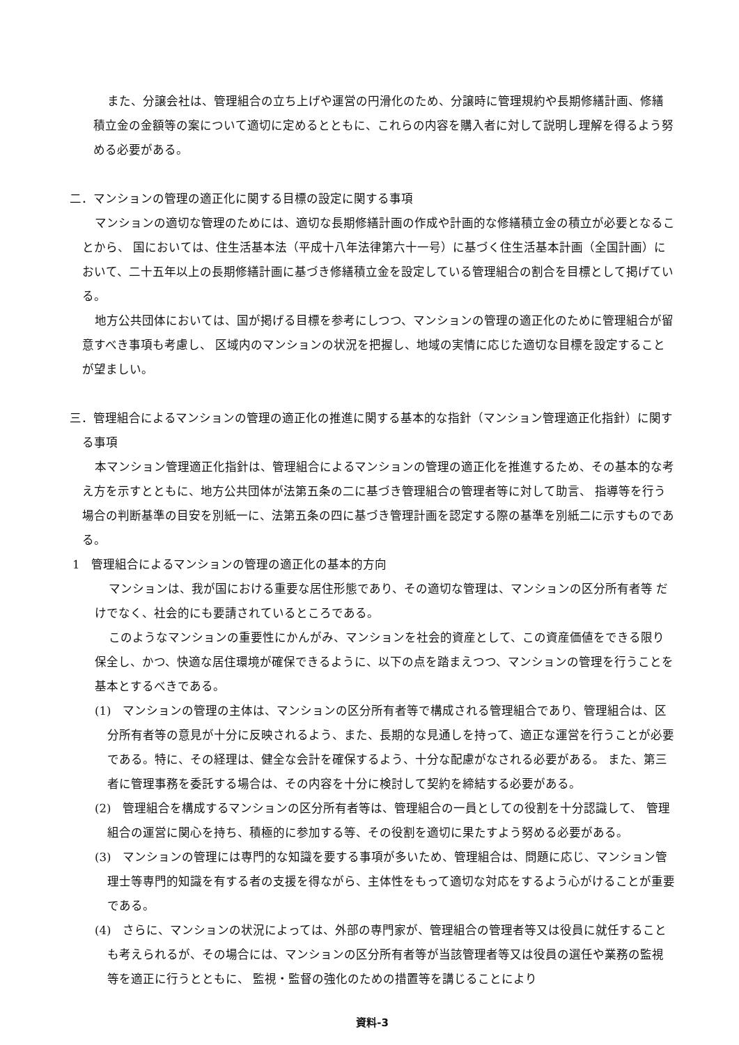また、分譲会社は、管理組合の立ち上げや運営の円滑化のため、分譲時に管理規約や長期修繕計画、修繕積立金の金額等の案について適切に定めるとともに、これらの内容を購入者に対して説明し理解を得るよう努める必要がある。
二．マンションの管理の適正化に関する目標の設定に関する事項
マンションの適切な管理のためには、適切な長期修繕計画の作成や計画的な修繕積立金の積立が必要となることから、 国においては、住生活基本法（平成十八年法律第六十一号）に基づく住生活基本計画（全国計画）において、二十五年以上の長期修繕計画に基づき修繕積立金を設定している管理組合の割合を目標として掲げている。
地方公共団体においては、国が掲げる目標を参考にしつつ、マンションの管理の適正化のために管理組合が留意すべき事項も考慮し、 区域内のマンションの状況を把握し、地域の実情に応じた適切な目標を設定することが望ましい。
三．管理組合によるマンションの管理の適正化の推進に関する基本的な指針（マンション管理適正化指針）に関する事項
本マンション管理適正化指針は、管理組合によるマンションの管理の適正化を推進するため、その基本的な考え方を示すとともに、地方公共団体が法第五条の二に基づき管理組合の管理者等に対して助言、 指導等を行う場合の判断基準の目安を別紙一に、法第五条の四に基づき管理計画を認定する際の基準を別紙二に示すものである。
1　管理組合によるマンションの管理の適正化の基本的方向
マンションは、我が国における重要な居住形態であり、その適切な管理は、マンションの区分所有者等 だけでなく、社会的にも要請されているところである。
このようなマンションの重要性にかんがみ、マンションを社会的資産として、この資産価値をできる限り保全し、かつ、快適な居住環境が確保できるように、以下の点を踏まえつつ、マンションの管理を行うことを基本とするべきである。
(1)　マンションの管理の主体は、マンションの区分所有者等で構成される管理組合であり、管理組合は、区分所有者等の意見が十分に反映されるよう、また、長期的な見通しを持って、適正な運営を行うことが必要である。特に、その経理は、健全な会計を確保するよう、十分な配慮がなされる必要がある。 また、第三者に管理事務を委託する場合は、その内容を十分に検討して契約を締結する必要がある。
(2)　管理組合を構成するマンションの区分所有者等は、管理組合の一員としての役割を十分認識して、 管理組合の運営に関心を持ち、積極的に参加する等、その役割を適切に果たすよう努める必要がある。
(3)　マンションの管理には専門的な知識を要する事項が多いため、管理組合は、問題に応じ、マンション管理士等専門的知識を有する者の支援を得ながら、主体性をもって適切な対応をするよう心がけることが重要である。
(4)　さらに、マンションの状況によっては、外部の専門家が、管理組合の管理者等又は役員に就任することも考えられるが、その場合には、マンションの区分所有者等が当該管理者等又は役員の選任や業務の監視等を適正に行うとともに、 監視・監督の強化のための措置等を講じることにより
資料-3